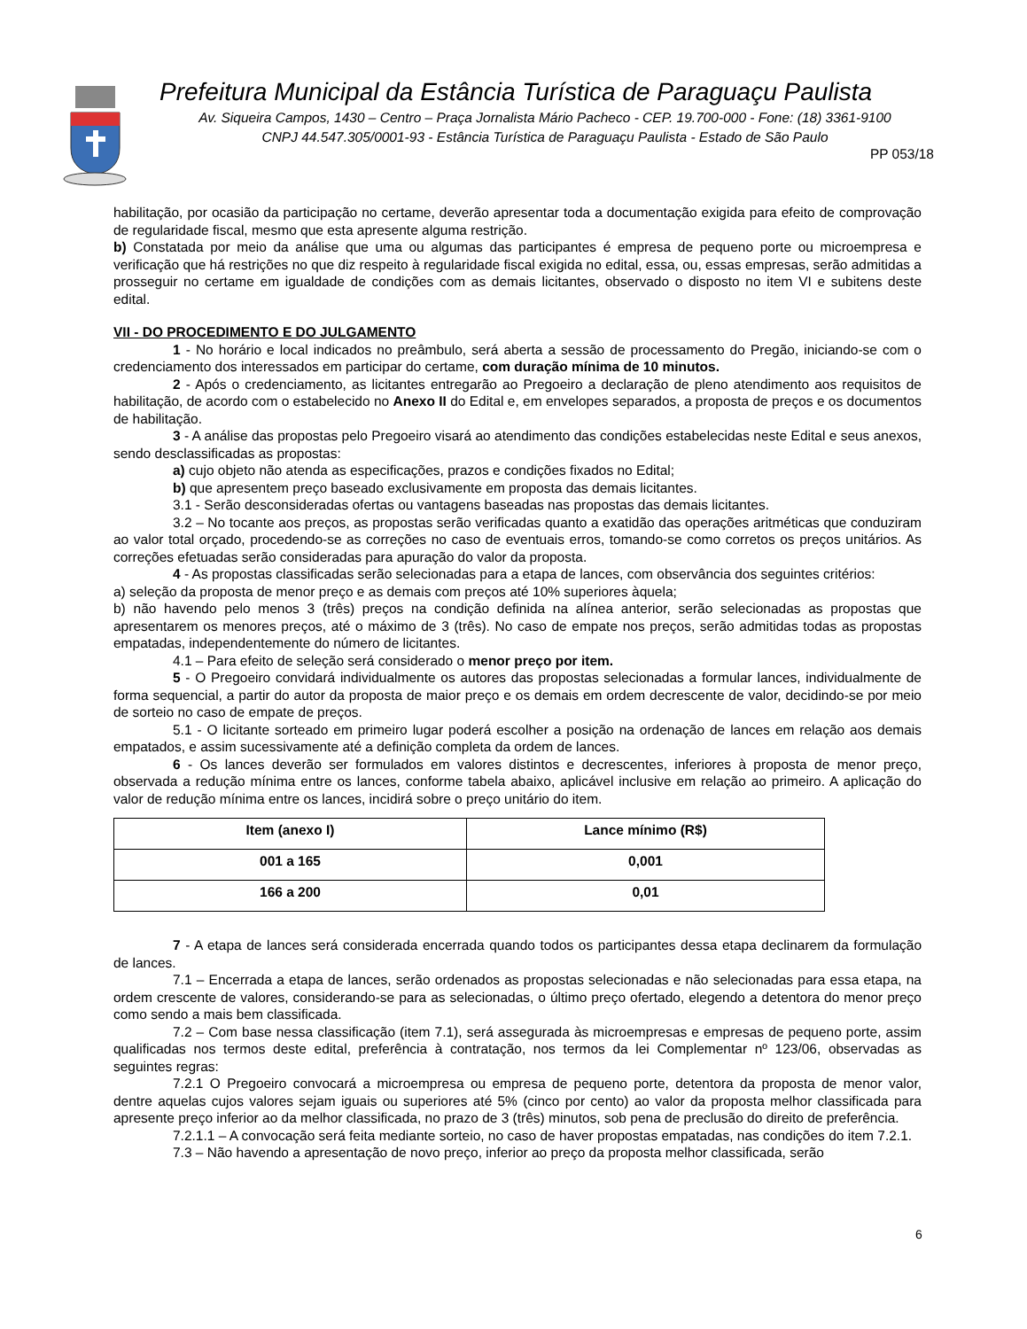Prefeitura Municipal da Estância Turística de Paraguaçu Paulista
Av. Siqueira Campos, 1430 – Centro – Praça Jornalista Mário Pacheco - CEP. 19.700-000 - Fone: (18) 3361-9100
CNPJ 44.547.305/0001-93 - Estância Turística de Paraguaçu Paulista - Estado de São Paulo
PP 053/18
habilitação, por ocasião da participação no certame, deverão apresentar toda a documentação exigida para efeito de comprovação de regularidade fiscal, mesmo que esta apresente alguma restrição.
b) Constatada por meio da análise que uma ou algumas das participantes é empresa de pequeno porte ou microempresa e verificação que há restrições no que diz respeito à regularidade fiscal exigida no edital, essa, ou, essas empresas, serão admitidas a prosseguir no certame em igualdade de condições com as demais licitantes, observado o disposto no item VI e subitens deste edital.
VII - DO PROCEDIMENTO E DO JULGAMENTO
1 - No horário e local indicados no preâmbulo, será aberta a sessão de processamento do Pregão, iniciando-se com o credenciamento dos interessados em participar do certame, com duração mínima de 10 minutos.
2 - Após o credenciamento, as licitantes entregarão ao Pregoeiro a declaração de pleno atendimento aos requisitos de habilitação, de acordo com o estabelecido no Anexo II do Edital e, em envelopes separados, a proposta de preços e os documentos de habilitação.
3 - A análise das propostas pelo Pregoeiro visará ao atendimento das condições estabelecidas neste Edital e seus anexos, sendo desclassificadas as propostas:
a) cujo objeto não atenda as especificações, prazos e condições fixados no Edital;
b) que apresentem preço baseado exclusivamente em proposta das demais licitantes.
3.1 - Serão desconsideradas ofertas ou vantagens baseadas nas propostas das demais licitantes.
3.2 – No tocante aos preços, as propostas serão verificadas quanto a exatidão das operações aritméticas que conduziram ao valor total orçado, procedendo-se as correções no caso de eventuais erros, tomando-se como corretos os preços unitários. As correções efetuadas serão consideradas para apuração do valor da proposta.
4 - As propostas classificadas serão selecionadas para a etapa de lances, com observância dos seguintes critérios:
a) seleção da proposta de menor preço e as demais com preços até 10% superiores àquela;
b) não havendo pelo menos 3 (três) preços na condição definida na alínea anterior, serão selecionadas as propostas que apresentarem os menores preços, até o máximo de 3 (três). No caso de empate nos preços, serão admitidas todas as propostas empatadas, independentemente do número de licitantes.
4.1 – Para efeito de seleção será considerado o menor preço por item.
5 - O Pregoeiro convidará individualmente os autores das propostas selecionadas a formular lances, individualmente de forma sequencial, a partir do autor da proposta de maior preço e os demais em ordem decrescente de valor, decidindo-se por meio de sorteio no caso de empate de preços.
5.1 - O licitante sorteado em primeiro lugar poderá escolher a posição na ordenação de lances em relação aos demais empatados, e assim sucessivamente até a definição completa da ordem de lances.
6 - Os lances deverão ser formulados em valores distintos e decrescentes, inferiores à proposta de menor preço, observada a redução mínima entre os lances, conforme tabela abaixo, aplicável inclusive em relação ao primeiro. A aplicação do valor de redução mínima entre os lances, incidirá sobre o preço unitário do item.
| Item (anexo I) | Lance mínimo (R$) |
| --- | --- |
| 001 a 165 | 0,001 |
| 166 a 200 | 0,01 |
7 - A etapa de lances será considerada encerrada quando todos os participantes dessa etapa declinarem da formulação de lances.
7.1 – Encerrada a etapa de lances, serão ordenados as propostas selecionadas e não selecionadas para essa etapa, na ordem crescente de valores, considerando-se para as selecionadas, o último preço ofertado, elegendo a detentora do menor preço como sendo a mais bem classificada.
7.2 – Com base nessa classificação (item 7.1), será assegurada às microempresas e empresas de pequeno porte, assim qualificadas nos termos deste edital, preferência à contratação, nos termos da lei Complementar nº 123/06, observadas as seguintes regras:
7.2.1 O Pregoeiro convocará a microempresa ou empresa de pequeno porte, detentora da proposta de menor valor, dentre aquelas cujos valores sejam iguais ou superiores até 5% (cinco por cento) ao valor da proposta melhor classificada para apresente preço inferior ao da melhor classificada, no prazo de 3 (três) minutos, sob pena de preclusão do direito de preferência.
7.2.1.1 – A convocação será feita mediante sorteio, no caso de haver propostas empatadas, nas condições do item 7.2.1.
7.3 – Não havendo a apresentação de novo preço, inferior ao preço da proposta melhor classificada, serão
6